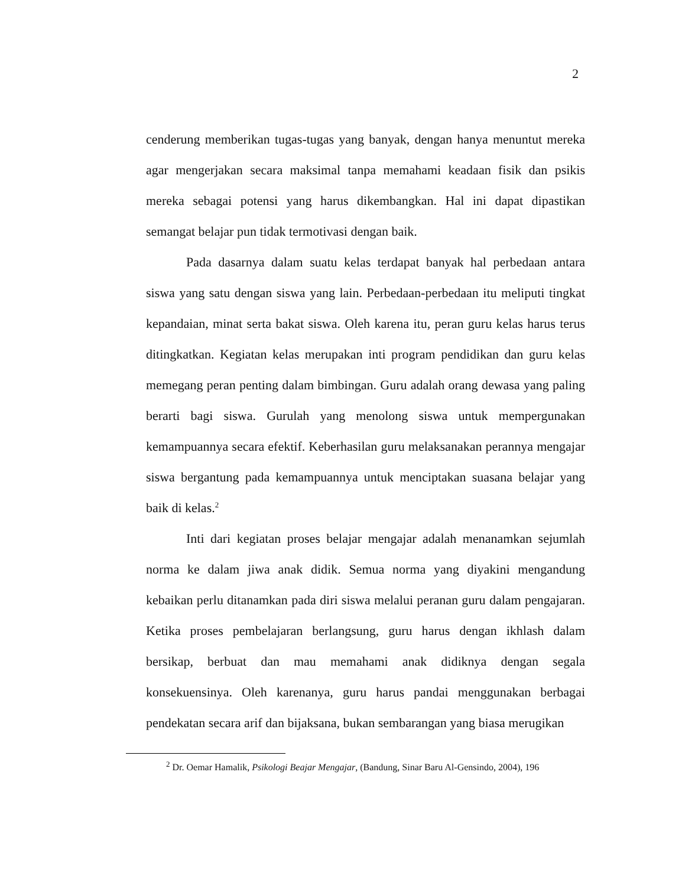2
cenderung memberikan tugas-tugas yang banyak, dengan hanya menuntut mereka agar mengerjakan secara maksimal tanpa memahami keadaan fisik dan psikis mereka sebagai potensi yang harus dikembangkan. Hal ini dapat dipastikan semangat belajar pun tidak termotivasi dengan baik.
Pada dasarnya dalam suatu kelas terdapat banyak hal perbedaan antara siswa yang satu dengan siswa yang lain. Perbedaan-perbedaan itu meliputi tingkat kepandaian, minat serta bakat siswa. Oleh karena itu, peran guru kelas harus terus ditingkatkan. Kegiatan kelas merupakan inti program pendidikan dan guru kelas memegang peran penting dalam bimbingan. Guru adalah orang dewasa yang paling berarti bagi siswa. Gurulah yang menolong siswa untuk mempergunakan kemampuannya secara efektif. Keberhasilan guru melaksanakan perannya mengajar siswa bergantung pada kemampuannya untuk menciptakan suasana belajar yang baik di kelas.<sup>2</sup>
Inti dari kegiatan proses belajar mengajar adalah menanamkan sejumlah norma ke dalam jiwa anak didik. Semua norma yang diyakini mengandung kebaikan perlu ditanamkan pada diri siswa melalui peranan guru dalam pengajaran. Ketika proses pembelajaran berlangsung, guru harus dengan ikhlash dalam bersikap, berbuat dan mau memahami anak didiknya dengan segala konsekuensinya. Oleh karenanya, guru harus pandai menggunakan berbagai pendekatan secara arif dan bijaksana, bukan sembarangan yang biasa merugikan
<sup>2</sup> Dr. Oemar Hamalik, Psikologi Beajar Mengajar, (Bandung, Sinar Baru Al-Gensindo, 2004), 196